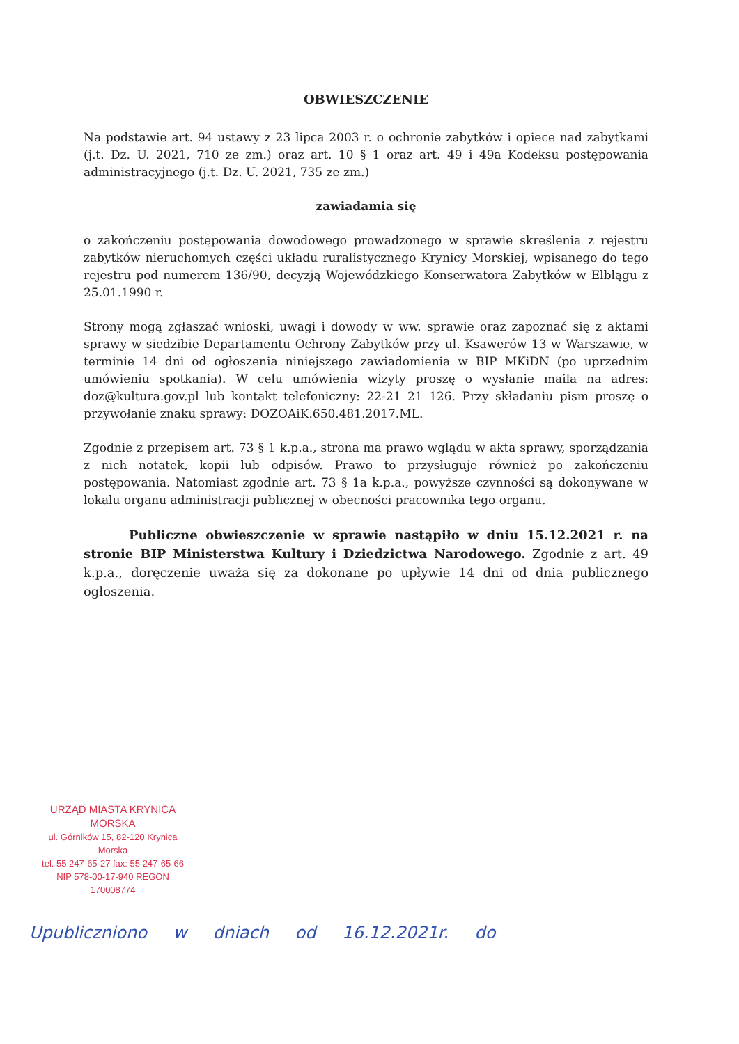OBWIESZCZENIE
Na podstawie art. 94 ustawy z 23 lipca 2003 r. o ochronie zabytków i opiece nad zabytkami (j.t. Dz. U. 2021, 710 ze zm.) oraz art. 10 § 1 oraz art. 49 i 49a Kodeksu postępowania administracyjnego (j.t. Dz. U. 2021, 735 ze zm.)
zawiadamia się
o zakończeniu postępowania dowodowego prowadzonego w sprawie skreślenia z rejestru zabytków nieruchomych części układu ruralistycznego Krynicy Morskiej, wpisanego do tego rejestru pod numerem 136/90, decyzją Wojewódzkiego Konserwatora Zabytków w Elblągu z 25.01.1990 r.
Strony mogą zgłaszać wnioski, uwagi i dowody w ww. sprawie oraz zapoznać się z aktami sprawy w siedzibie Departamentu Ochrony Zabytków przy ul. Ksawerów 13 w Warszawie, w terminie 14 dni od ogłoszenia niniejszego zawiadomienia w BIP MKiDN (po uprzednim umówieniu spotkania). W celu umówienia wizyty proszę o wysłanie maila na adres: doz@kultura.gov.pl lub kontakt telefoniczny: 22-21 21 126. Przy składaniu pism proszę o przywołanie znaku sprawy: DOZOAiK.650.481.2017.ML.
Zgodnie z przepisem art. 73 § 1 k.p.a., strona ma prawo wglądu w akta sprawy, sporządzania z nich notatek, kopii lub odpisów. Prawo to przysługuje również po zakończeniu postępowania. Natomiast zgodnie art. 73 § 1a k.p.a., powyższe czynności są dokonywane w lokalu organu administracji publicznej w obecności pracownika tego organu.
Publiczne obwieszczenie w sprawie nastąpiło w dniu 15.12.2021 r. na stronie BIP Ministerstwa Kultury i Dziedzictwa Narodowego. Zgodnie z art. 49 k.p.a., doręczenie uważa się za dokonane po upływie 14 dni od dnia publicznego ogłoszenia.
URZĄD MIASTA KRYNICA MORSKA
ul. Górników 15, 82-120 Krynica Morska
tel. 55 247-65-27 fax: 55 247-65-66
NIP 578-00-17-940 REGON 170008774
Upubliczniono w dniach od 16.12.2021r. do